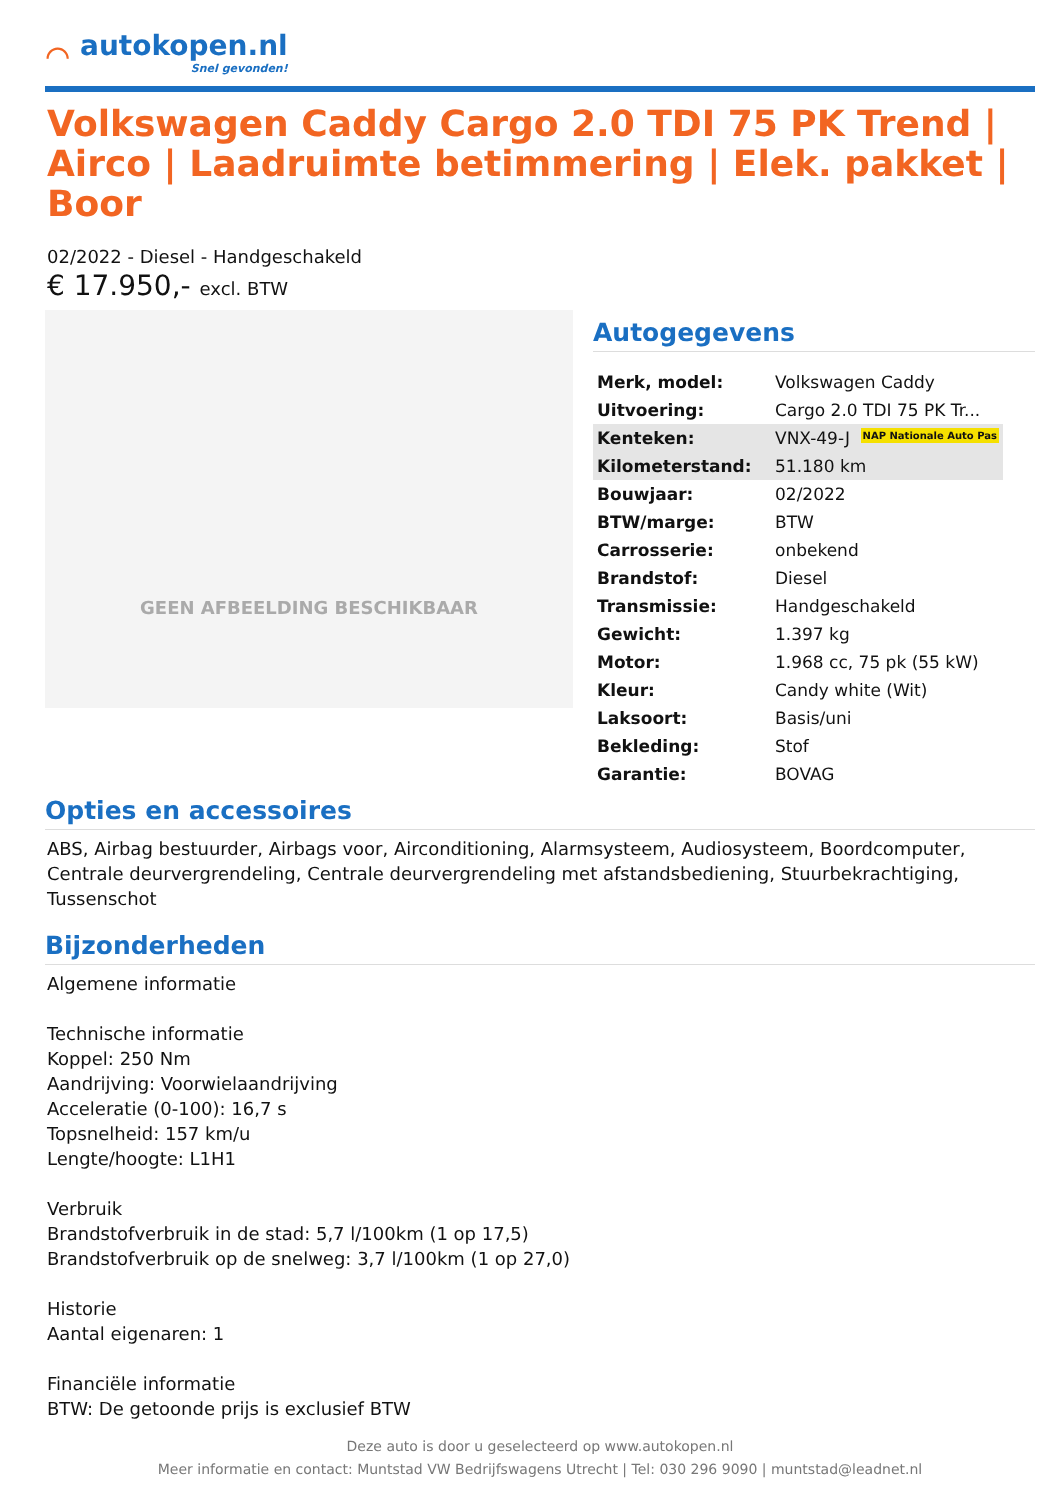⌒
autokopen.nl
Snel gevonden!
Volkswagen Caddy Cargo 2.0 TDI 75 PK Trend | Airco | Laadruimte betimmering | Elek. pakket | Boor
02/2022 - Diesel - Handgeschakeld
€ 17.950,- excl. BTW
GEEN AFBEELDING BESCHIKBAAR
Autogegevens
| Merk, model: | Volkswagen Caddy |
| Uitvoering: | Cargo 2.0 TDI 75 PK Tr... |
| Kenteken: | VNX-49-J NAP Nationale Auto Pas |
| Kilometerstand: | 51.180 km |
| Bouwjaar: | 02/2022 |
| BTW/marge: | BTW |
| Carrosserie: | onbekend |
| Brandstof: | Diesel |
| Transmissie: | Handgeschakeld |
| Gewicht: | 1.397 kg |
| Motor: | 1.968 cc, 75 pk (55 kW) |
| Kleur: | Candy white (Wit) |
| Laksoort: | Basis/uni |
| Bekleding: | Stof |
| Garantie: | BOVAG |
Opties en accessoires
ABS, Airbag bestuurder, Airbags voor, Airconditioning, Alarmsysteem, Audiosysteem, Boordcomputer, Centrale deurvergrendeling, Centrale deurvergrendeling met afstandsbediening, Stuurbekrachtiging, Tussenschot
Bijzonderheden
Algemene informatie
Technische informatie
Koppel: 250 Nm
Aandrijving: Voorwielaandrijving
Acceleratie (0-100): 16,7 s
Topsnelheid: 157 km/u
Lengte/hoogte: L1H1
Verbruik
Brandstofverbruik in de stad: 5,7 l/100km (1 op 17,5)
Brandstofverbruik op de snelweg: 3,7 l/100km (1 op 27,0)
Historie
Aantal eigenaren: 1
Financiële informatie
BTW: De getoonde prijs is exclusief BTW
Deze auto is door u geselecteerd op www.autokopen.nl
Meer informatie en contact: Muntstad VW Bedrijfswagens Utrecht | Tel: 030 296 9090 | muntstad@leadnet.nl